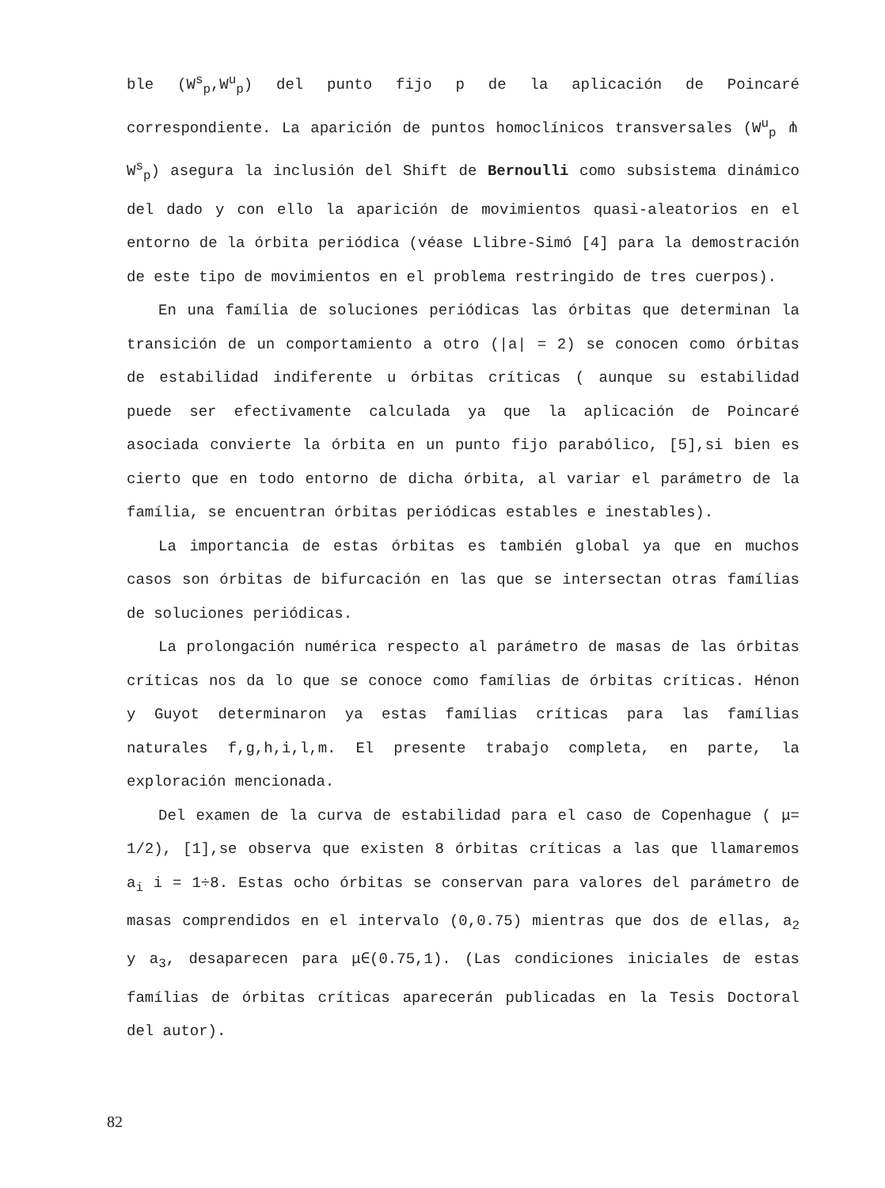ble (W<sup>s</sup><sub>p</sub>,W<sup>u</sup><sub>p</sub>) del punto fijo p de la aplicación de Poincaré correspondiente. La aparición de puntos homoclínicos transversales (W<sup>u</sup><sub>p</sub> ⋔ W<sup>s</sup><sub>p</sub>) asegura la inclusión del Shift de Bernoulli como subsistema dinámico del dado y con ello la aparición de movimientos quasi-aleatorios en el entorno de la órbita periódica (véase Llibre-Simó [4] para la demostración de este tipo de movimientos en el problema restringido de tres cuerpos).
En una família de soluciones periódicas las órbitas que determinan la transición de un comportamiento a otro (|a| = 2) se conocen como órbitas de estabilidad indiferente u órbitas críticas ( aunque su estabilidad puede ser efectivamente calculada ya que la aplicación de Poincaré asociada convierte la órbita en un punto fijo parabólico, [5],si bien es cierto que en todo entorno de dicha órbita, al variar el parámetro de la família, se encuentran órbitas periódicas estables e inestables).
La importancia de estas órbitas es también global ya que en muchos casos son órbitas de bifurcación en las que se intersectan otras famílias de soluciones periódicas.
La prolongación numérica respecto al parámetro de masas de las órbitas críticas nos da lo que se conoce como famílias de órbitas críticas. Hénon y Guyot determinaron ya estas famílias críticas para las famílias naturales f,g,h,i,l,m. El presente trabajo completa, en parte, la exploración mencionada.
Del examen de la curva de estabilidad para el caso de Copenhague ( μ= 1/2), [1],se observa que existen 8 órbitas críticas a las que llamaremos a<sub>i</sub> i = 1÷8. Estas ocho órbitas se conservan para valores del parámetro de masas comprendidos en el intervalo (0,0.75) mientras que dos de ellas, a<sub>2</sub> y a<sub>3</sub>, desaparecen para μ∈(0.75,1). (Las condiciones iniciales de estas famílias de órbitas críticas aparecerán publicadas en la Tesis Doctoral del autor).
82